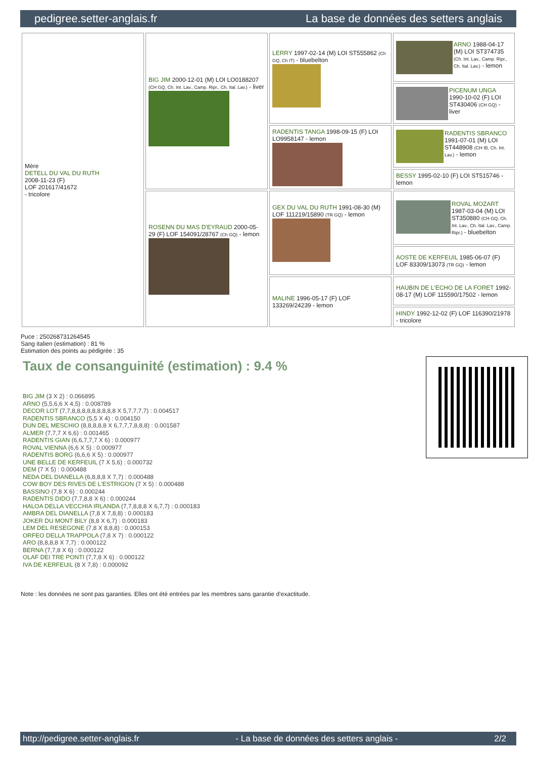pedigree.setter-anglais.fr La base de données des setters anglais
| Mère DETELL DU VAL DU RUTH 2008-11-23 (F) LOF 201617/41672 - tricolore | BIG JIM 2000-12-01 (M) LOI LO0188207 (CH GQ, Ch. Int. Lav., Camp. Ripr., Ch. Ital. Lav.) - liver | LERRY 1997-02-14 (M) LOI ST555862 (Ch GQ, Ch IT) - bluebelton | ARNO 1988-04-17 (M) LOI ST374735 (Ch. Int. Lav., Camp. Ripr., Ch. Ital. Lav.) - lemon |
| | | | PICENUM UNGA 1990-10-02 (F) LOI ST430406 (CH GQ) - liver |
| | | RADENTIS TANGA 1998-09-15 (F) LOI LO9958147 - lemon | RADENTIS SBRANCO 1991-07-01 (M) LOI ST448908 (CH IB, Ch. Int. Lav.) - lemon |
| | | | BESSY 1995-02-10 (F) LOI ST515746 - lemon |
| | ROSENN DU MAS D'EYRAUD 2000-05-29 (F) LOF 154091/28767 (Ch GQ) - lemon | GEX DU VAL DU RUTH 1991-08-30 (M) LOF 111219/15890 (TR GQ) - lemon | ROVAL MOZART 1987-03-04 (M) LOI ST350880 (CH GQ, Ch. Int. Lav., Ch. Ital. Lav., Camp. Ripr.) - bluebelton |
| | | | AOSTE DE KERFEUIL 1985-06-07 (F) LOF 83309/13073 (TR GQ) - lemon |
| | | MALINE 1996-05-17 (F) LOF 133269/24239 - lemon | HAUBIN DE L'ECHO DE LA FORET 1992-08-17 (M) LOF 115590/17502 - lemon |
| | | | HINDY 1992-12-02 (F) LOF 116390/21978 - tricolore |
Puce : 250268731264545
Sang italien (estimation) : 81 %
Estimation des points au pédigrée : 35
Taux de consanguinité (estimation) : 9.4 %
BIG JIM (3 X 2) : 0.066895
ARNO (5,5,6,6 X 4,5) : 0.008789
DECOR LOT (7,7,8,8,8,8,8,8,8,8,8 X 5,7,7,7,7) : 0.004517
RADENTIS SBRANCO (5,5 X 4) : 0.004150
DUN DEL MESCHIO (8,8,8,8,8 X 6,7,7,7,8,8,8) : 0.001587
ALMER (7,7,7 X 6,6) : 0.001465
RADENTIS GIAN (6,6,7,7,7 X 6) : 0.000977
ROVAL VIENNA (6,6 X 5) : 0.000977
RADENTIS BORG (6,6,6 X 5) : 0.000977
UNE BELLE DE KERFEUIL (7 X 5,6) : 0.000732
DEM (7 X 5) : 0.000488
NEDA DEL DIANELLA (6,8,8,8 X 7,7) : 0.000488
COW BOY DES RIVES DE L'ESTRIGON (7 X 5) : 0.000488
BASSINO (7,8 X 6) : 0.000244
RADENTIS DIDO (7,7,8,8 X 6) : 0.000244
HALOA DELLA VECCHIA IRLANDA (7,7,8,8,8 X 6,7,7) : 0.000183
AMBRA DEL DIANELLA (7,8 X 7,8,8) : 0.000183
JOKER DU MONT BILY (8,8 X 6,7) : 0.000183
LEM DEL RESEGONE (7,8 X 8,8,8) : 0.000153
ORFEO DELLA TRAPPOLA (7,8 X 7) : 0.000122
ARO (8,8,8,8 X 7,7) : 0.000122
BERNA (7,7,8 X 6) : 0.000122
OLAF DEI TRE PONTI (7,7,8 X 6) : 0.000122
IVA DE KERFEUIL (8 X 7,8) : 0.000092
Note : les données ne sont pas garanties. Elles ont été entrées par les membres sans garantie d'exactitude.
http://pedigree.setter-anglais.fr - La base de données des setters anglais - 2/2